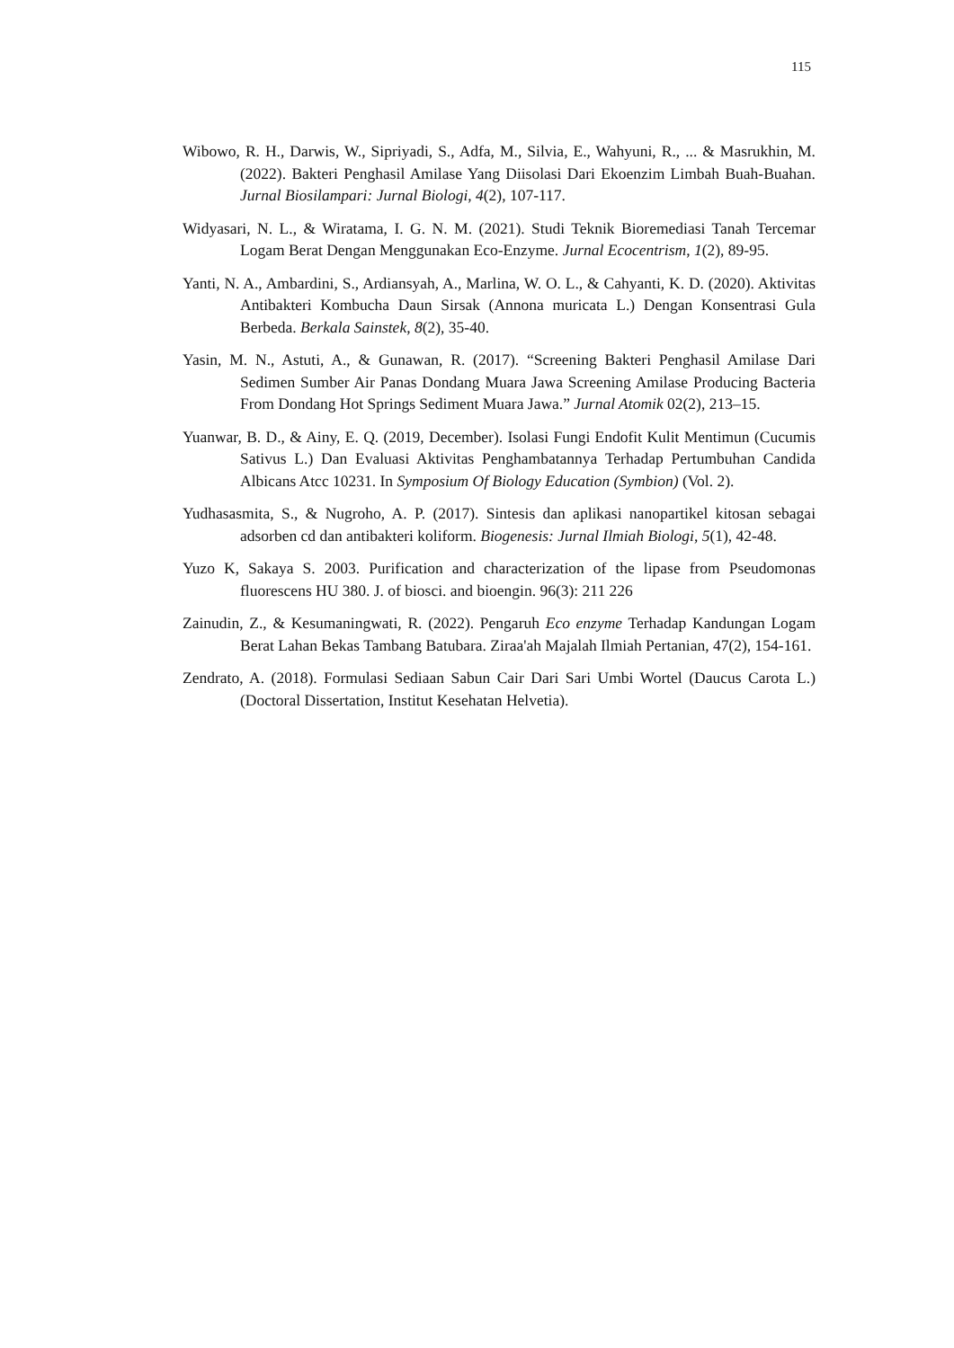115
Wibowo, R. H., Darwis, W., Sipriyadi, S., Adfa, M., Silvia, E., Wahyuni, R., ... & Masrukhin, M. (2022). Bakteri Penghasil Amilase Yang Diisolasi Dari Ekoenzim Limbah Buah-Buahan. Jurnal Biosilampari: Jurnal Biologi, 4(2), 107-117.
Widyasari, N. L., & Wiratama, I. G. N. M. (2021). Studi Teknik Bioremediasi Tanah Tercemar Logam Berat Dengan Menggunakan Eco-Enzyme. Jurnal Ecocentrism, 1(2), 89-95.
Yanti, N. A., Ambardini, S., Ardiansyah, A., Marlina, W. O. L., & Cahyanti, K. D. (2020). Aktivitas Antibakteri Kombucha Daun Sirsak (Annona muricata L.) Dengan Konsentrasi Gula Berbeda. Berkala Sainstek, 8(2), 35-40.
Yasin, M. N., Astuti, A., & Gunawan, R. (2017). “Screening Bakteri Penghasil Amilase Dari Sedimen Sumber Air Panas Dondang Muara Jawa Screening Amilase Producing Bacteria From Dondang Hot Springs Sediment Muara Jawa.” Jurnal Atomik 02(2), 213–15.
Yuanwar, B. D., & Ainy, E. Q. (2019, December). Isolasi Fungi Endofit Kulit Mentimun (Cucumis Sativus L.) Dan Evaluasi Aktivitas Penghambatannya Terhadap Pertumbuhan Candida Albicans Atcc 10231. In Symposium Of Biology Education (Symbion) (Vol. 2).
Yudhasasmita, S., & Nugroho, A. P. (2017). Sintesis dan aplikasi nanopartikel kitosan sebagai adsorben cd dan antibakteri koliform. Biogenesis: Jurnal Ilmiah Biologi, 5(1), 42-48.
Yuzo K, Sakaya S. 2003. Purification and characterization of the lipase from Pseudomonas fluorescens HU 380. J. of biosci. and bioengin. 96(3): 211 226
Zainudin, Z., & Kesumaningwati, R. (2022). Pengaruh Eco enzyme Terhadap Kandungan Logam Berat Lahan Bekas Tambang Batubara. Ziraa'ah Majalah Ilmiah Pertanian, 47(2), 154-161.
Zendrato, A. (2018). Formulasi Sediaan Sabun Cair Dari Sari Umbi Wortel (Daucus Carota L.) (Doctoral Dissertation, Institut Kesehatan Helvetia).